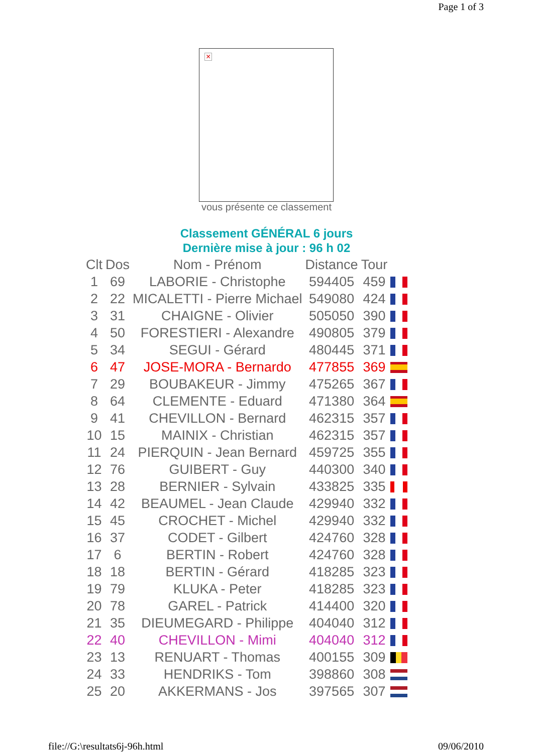Page 1 of 3
×
vous présente ce classement
Classement GÉNÉRAL 6 jours
Dernière mise à jour : 96 h 02
| Clt | Dos | Nom - Prénom | Distance | Tour | |
| --- | --- | --- | --- | --- | --- |
| 1 | 69 | LABORIE - Christophe | 594405 | 459 | |
| 2 | 22 | MICALETTI - Pierre Michael | 549080 | 424 | |
| 3 | 31 | CHAIGNE - Olivier | 505050 | 390 | |
| 4 | 50 | FORESTIERI - Alexandre | 490805 | 379 | |
| 5 | 34 | SEGUI - Gérard | 480445 | 371 | |
| 6 | 47 | JOSE-MORA - Bernardo | 477855 | 369 | |
| 7 | 29 | BOUBAKEUR - Jimmy | 475265 | 367 | |
| 8 | 64 | CLEMENTE - Eduard | 471380 | 364 | |
| 9 | 41 | CHEVILLON - Bernard | 462315 | 357 | |
| 10 | 15 | MAINIX - Christian | 462315 | 357 | |
| 11 | 24 | PIERQUIN - Jean Bernard | 459725 | 355 | |
| 12 | 76 | GUIBERT - Guy | 440300 | 340 | |
| 13 | 28 | BERNIER - Sylvain | 433825 | 335 | |
| 14 | 42 | BEAUMEL - Jean Claude | 429940 | 332 | |
| 15 | 45 | CROCHET - Michel | 429940 | 332 | |
| 16 | 37 | CODET - Gilbert | 424760 | 328 | |
| 17 | 6 | BERTIN - Robert | 424760 | 328 | |
| 18 | 18 | BERTIN - Gérard | 418285 | 323 | |
| 19 | 79 | KLUKA - Peter | 418285 | 323 | |
| 20 | 78 | GAREL - Patrick | 414400 | 320 | |
| 21 | 35 | DIEUMEGARD - Philippe | 404040 | 312 | |
| 22 | 40 | CHEVILLON - Mimi | 404040 | 312 | |
| 23 | 13 | RENUART - Thomas | 400155 | 309 | |
| 24 | 33 | HENDRIKS - Tom | 398860 | 308 | |
| 25 | 20 | AKKERMANS - Jos | 397565 | 307 | |
file://G:\resultats6j-96h.html 09/06/2010